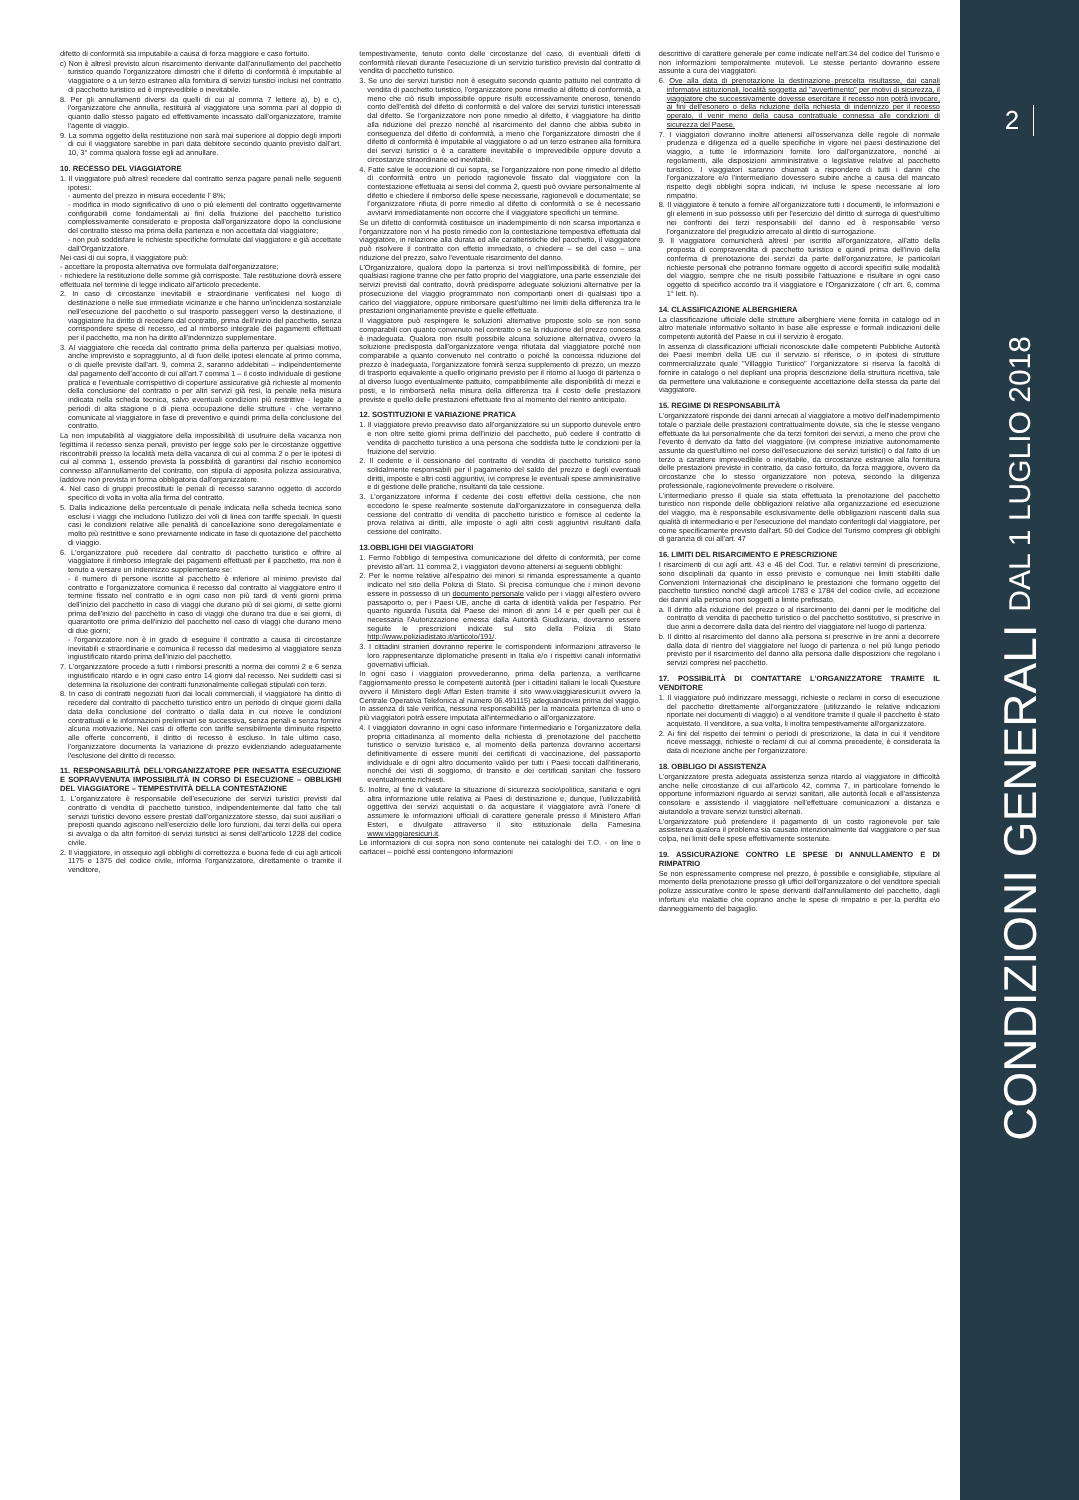difetto di conformità sia imputabile a causa di forza maggiore e caso fortuito.
c) Non è altresì previsto alcun risarcimento derivante dall'annullamento del pacchetto turistico quando l'organizzatore dimostri che il difetto di conformità è imputabile al viaggiatore o a un terzo estraneo alla fornitura di servizi turistici inclusi nel contratto di pacchetto turistico ed è imprevedibile o inevitabile.
8. Per gli annullamenti diversi da quelli di cui al comma 7 lettere a), b) e c), l'organizzatore che annulla, restituirà al viaggiatore una somma pari al doppio di quanto dallo stesso pagato ed effettivamente incassato dall'organizzatore, tramite l'agente di viaggio.
9. La somma oggetto della restituzione non sarà mai superiore al doppio degli importi di cui il viaggiatore sarebbe in pari data debitore secondo quanto previsto dall'art. 10, 3° comma qualora fosse egli ad annullare.
10. RECESSO DEL VIAGGIATORE
1. Il viaggiatore può altresì recedere dal contratto senza pagare penali nelle seguenti ipotesi:
- aumento del prezzo in misura eccedente l' 8%;
- modifica in modo significativo di uno o più elementi del contratto oggettivamente configurabili come fondamentali ai fini della fruizione del pacchetto turistico complessivamente considerato e proposta dall'organizzatore dopo la conclusione del contratto stesso ma prima della partenza e non accettata dal viaggiatore;
- non può soddisfare le richieste specifiche formulate dal viaggiatore e già accettate dall'Organizzatore.
Nei casi di cui sopra, il viaggiatore può:
- accettare la proposta alternativa ove formulata dall'organizzatore;
- richiedere la restituzione delle somme già corrisposte. Tale restituzione dovrà essere effettuata nel termine di legge indicato all'articolo precedente.
2. In caso di circostanze inevitabili e straordinarie verificatesi nel luogo di destinazione o nelle sue immediate vicinanze e che hanno un'incidenza sostanziale nell'esecuzione del pacchetto o sul trasporto passeggeri verso la destinazione, il viaggiatore ha diritto di recedere dal contratto, prima dell'inizio del pacchetto, senza corrispondere spese di recesso, ed al rimborso integrale dei pagamenti effettuati per il pacchetto, ma non ha diritto all'indennizzo supplementare.
3. Al viaggiatore che receda dal contratto prima della partenza per qualsiasi motivo, anche imprevisto e sopraggiunto, al di fuori delle ipotesi elencate al primo comma, o di quelle previste dall'art. 9, comma 2, saranno addebitati – indipendentemente dal pagamento dell'acconto di cui all'art.7 comma 1 – il costo individuale di gestione pratica e l'eventuale corrispettivo di coperture assicurative già richieste al momento della conclusione del contratto o per altri servizi già resi, la penale nella misura indicata nella scheda tecnica, salvo eventuali condizioni più restrittive - legate a periodi di alta stagione o di piena occupazione delle strutture - che verranno comunicate al viaggiatore in fase di preventivo e quindi prima della conclusione del contratto.
La non imputabilità al viaggiatore della impossibilità di usufruire della vacanza non legittima il recesso senza penali, previsto per legge solo per le circostanze oggettive riscontrabili presso la località meta della vacanza di cui al comma 2 o per le ipotesi di cui al comma 1, essendo prevista la possibilità di garantirsi dal rischio economico connesso all'annullamento del contratto, con stipula di apposita polizza assicurativa, laddove non prevista in forma obbligatoria dall'organizzatore.
4. Nel caso di gruppi precostituiti le penali di recesso saranno oggetto di accordo specifico di volta in volta alla firma del contratto.
5. Dalla indicazione della percentuale di penale indicata nella scheda tecnica sono esclusi i viaggi che includono l'utilizzo dei voli di linea con tariffe speciali. In questi casi le condizioni relative alle penalità di cancellazione sono deregolamentate e molto più restrittive e sono previamente indicate in fase di quotazione del pacchetto di viaggio.
6. L'organizzatore può recedere dal contratto di pacchetto turistico e offrire al viaggiatore il rimborso integrale dei pagamenti effettuati per il pacchetto, ma non è tenuto a versare un indennizzo supplementare se:
- il numero di persone iscritte al pacchetto è inferiore al minimo previsto dal contratto e l'organizzatore comunica il recesso dal contratto al viaggiatore entro il termine fissato nel contratto e in ogni caso non più tardi di venti giorni prima dell'inizio del pacchetto in caso di viaggi che durano più di sei giorni, di sette giorni prima dell'inizio del pacchetto in caso di viaggi che durano tra due e sei giorni, di quarantotto ore prima dell'inizio del pacchetto nel caso di viaggi che durano meno di due giorni;
- l'organizzatore non è in grado di eseguire il contratto a causa di circostanze inevitabili e straordinarie e comunica il recesso dal medesimo al viaggiatore senza ingiustificato ritardo prima dell'inizio del pacchetto.
7. L'organizzatore procede a tutti i rimborsi prescritti a norma dei commi 2 e 6 senza ingiustificato ritardo e in ogni caso entro 14 giorni dal recesso. Nei suddetti casi si determina la risoluzione dei contratti funzionalmente collegati stipulati con terzi.
8. In caso di contratti negoziati fuori dai locali commerciali, il viaggiatore ha diritto di recedere dal contratto di pacchetto turistico entro un periodo di cinque giorni dalla data della conclusione del contratto o dalla data in cui riceve le condizioni contrattuali e le informazioni preliminari se successiva, senza penali e senza fornire alcuna motivazione. Nei casi di offerte con tariffe sensibilmente diminuite rispetto alle offerte concorrenti, il diritto di recesso è escluso. In tale ultimo caso, l'organizzatore documenta la variazione di prezzo evidenziando adeguatamente l'esclusione del diritto di recesso.
11. RESPONSABILITÀ DELL'ORGANIZZATORE PER INESATTA ESECUZIONE E SOPRAVVENUTA IMPOSSIBILITÀ IN CORSO DI ESECUZIONE – OBBLIGHI DEL VIAGGIATORE – TEMPESTIVITÀ DELLA CONTESTAZIONE
1. L'organizzatore è responsabile dell'esecuzione dei servizi turistici previsti dal contratto di vendita di pacchetto turistico, indipendentemente dal fatto che tali servizi turistici devono essere prestati dall'organizzatore stesso, dai suoi ausiliari o preposti quando agiscono nell'esercizio delle loro funzioni, dai terzi della cui opera si avvalga o da altri fornitori di servizi turistici ai sensi dell'articolo 1228 del codice civile.
2. Il viaggiatore, in ossequio agli obblighi di correttezza e buona fede di cui agli articoli 1175 e 1375 del codice civile, informa l'organizzatore, direttamente o tramite il venditore,
tempestivamente, tenuto conto delle circostanze del caso, di eventuali difetti di conformità rilevati durante l'esecuzione di un servizio turistico previsto dal contratto di vendita di pacchetto turistico.
3. Se uno dei servizi turistici non è eseguito secondo quanto pattuito nel contratto di vendita di pacchetto turistico, l'organizzatore pone rimedio al difetto di conformità, a meno che ciò risulti impossibile oppure risulti eccessivamente oneroso, tenendo conto dell'entità del difetto di conformità e del valore dei servizi turistici interessati dal difetto. Se l'organizzatore non pone rimedio al difetto, il viaggiatore ha diritto alla riduzione del prezzo nonché al risarcimento del danno che abbia subito in conseguenza del difetto di conformità, a meno che l'organizzatore dimostri che il difetto di conformità è imputabile al viaggiatore o ad un terzo estraneo alla fornitura dei servizi turistici o è a carattere inevitabile o imprevedibile oppure dovuto a circostanze straordinarie ed inevitabili.
4. Fatte salve le eccezioni di cui sopra, se l'organizzatore non pone rimedio al difetto di conformità entro un periodo ragionevole fissato dal viaggiatore con la contestazione effettuata ai sensi del comma 2, questi può ovviare personalmente al difetto e chiedere il rimborso delle spese necessarie, ragionevoli e documentate; se l'organizzatore rifiuta di porre rimedio al difetto di conformità o se è necessario avviarvi immediatamente non occorre che il viaggiatore specifichi un termine.
Se un difetto di conformità costituisce un inadempimento di non scarsa importanza e l'organizzatore non vi ha posto rimedio con la contestazione tempestiva effettuata dal viaggiatore, in relazione alla durata ed alle caratteristiche del pacchetto, il viaggiatore può risolvere il contratto con effetto immediato, o chiedere – se del caso – una riduzione del prezzo, salvo l'eventuale risarcimento del danno.
L'Organizzatore, qualora dopo la partenza si trovi nell'impossibilità di fornire, per qualsiasi ragione tranne che per fatto proprio del viaggiatore, una parte essenziale dei servizi previsti dal contratto, dovrà predisporre adeguate soluzioni alternative per la prosecuzione del viaggio programmato non comportanti oneri di qualsiasi tipo a carico del viaggiatore, oppure rimborsare quest'ultimo nei limiti della differenza tra le prestazioni originariamente previste e quelle effettuate.
Il viaggiatore può respingere le soluzioni alternative proposte solo se non sono comparabili con quanto convenuto nel contratto o se la riduzione del prezzo concessa è inadeguata. Qualora non risulti possibile alcuna soluzione alternativa, ovvero la soluzione predisposta dall'organizzatore venga rifiutata dal viaggiatore poiché non comparabile a quanto convenuto nel contratto o poiché la concessa riduzione del prezzo è inadeguata, l'organizzatore fornirà senza supplemento di prezzo, un mezzo di trasporto equivalente a quello originario previsto per il ritorno al luogo di partenza o al diverso luogo eventualmente pattuito, compatibilmente alle disponibilità di mezzi e posti, e lo rimborserà nella misura della differenza tra il costo delle prestazioni previste e quello delle prestazioni effettuate fino al momento del rientro anticipato.
12. SOSTITUZIONI E VARIAZIONE PRATICA
1. Il viaggiatore previo preavviso dato all'organizzatore su un supporto durevole entro e non oltre sette giorni prima dell'inizio del pacchetto, può cedere il contratto di vendita di pacchetto turistico a una persona che soddisfa tutte le condizioni per la fruizione del servizio.
2. Il cedente e il cessionario del contratto di vendita di pacchetto turistico sono solidalmente responsabili per il pagamento del saldo del prezzo e degli eventuali diritti, imposte e altri costi aggiuntivi, ivi comprese le eventuali spese amministrative e di gestione delle pratiche, risultanti da tale cessione.
3. L'organizzatore informa il cedente dei costi effettivi della cessione, che non eccedono le spese realmente sostenute dall'organizzatore in conseguenza della cessione del contratto di vendita di pacchetto turistico e fornisce al cedente la prova relativa ai diritti, alle imposte o agli altri costi aggiuntivi risultanti dalla cessione del contratto.
13.OBBLIGHI DEI VIAGGIATORI
1. Fermo l'obbligo di tempestiva comunicazione del difetto di conformità, per come previsto all'art. 11 comma 2, i viaggiatori devono attenersi ai seguenti obblighi:
2. Per le norme relative all'espatrio dei minori si rimanda espressamente a quanto indicato nel sito della Polizia di Stato. Si precisa comunque che i minori devono essere in possesso di un documento personale valido per i viaggi all'estero ovvero passaporto o, per i Paesi UE, anche di carta di identità valida per l'espatrio. Per quanto riguarda l'uscita dal Paese dei minori di anni 14 e per quelli per cui è necessaria l'Autorizzazione emessa dalla Autorità Giudiziaria, dovranno essere seguite le prescrizioni indicate sul sito della Polizia di Stato http://www.poliziadistato.it/articolo/191/.
3. I cittadini stranieri dovranno reperire le corrispondenti informazioni attraverso le loro rappresentanze diplomatiche presenti in Italia e/o i rispettivi canali informativi governativi ufficiali.
In ogni caso i viaggiatori provvederanno, prima della partenza, a verificarne l'aggiornamento presso le competenti autorità (per i cittadini italiani le locali Questure ovvero il Ministero degli Affari Esteri tramite il sito www.viaggiaresicuri.it ovvero la Centrale Operativa Telefonica al numero 06.491115) adeguandovisi prima del viaggio. In assenza di tale verifica, nessuna responsabilità per la mancata partenza di uno o più viaggiatori potrà essere imputata all'intermediario o all'organizzatore.
4. I viaggiatori dovranno in ogni caso informare l'intermediario e l'organizzatore della propria cittadinanza al momento della richiesta di prenotazione del pacchetto turistico o servizio turistico e, al momento della partenza dovranno accertarsi definitivamente di essere muniti dei certificati di vaccinazione, del passaporto individuale e di ogni altro documento valido per tutti i Paesi toccati dall'itinerario, nonché dei visti di soggiorno, di transito e dei certificati sanitari che fossero eventualmente richiesti.
5. Inoltre, al fine di valutare la situazione di sicurezza socio\politica, sanitaria e ogni altra informazione utile relativa ai Paesi di destinazione e, dunque, l'utilizzabilità oggettiva dei servizi acquistati o da acquistare il viaggiatore avrà l'onere di assumere le informazioni ufficiali di carattere generale presso il Ministero Affari Esteri, e divulgate attraverso il sito istituzionale della Farnesina www.viaggiaresicuri.it.
Le informazioni di cui sopra non sono contenute nei cataloghi dei T.O. - on line o cartacei – poiché essi contengono informazioni
descrittive di carattere generale per come indicate nell'art.34 del codice del Turismo e non informazioni temporalmente mutevoli. Le stesse pertanto dovranno essere assunte a cura dei viaggiatori.
6. Ove alla data di prenotazione la destinazione prescelta risultasse, dai canali informativi istituzionali, località soggetta ad "avvertimento" per motivi di sicurezza, il viaggiatore che successivamente dovesse esercitare il recesso non potrà invocare, ai fini dell'esonero o della riduzione della richiesta di indennizzo per il recesso operato, il venir meno della causa contrattuale connessa alle condizioni di sicurezza del Paese.
7. I viaggiatori dovranno inoltre attenersi all'osservanza delle regole di normale prudenza e diligenza ed a quelle specifiche in vigore nei paesi destinazione del viaggio, a tutte le informazioni fornite loro dall'organizzatore, nonché ai regolamenti, alle disposizioni amministrative o legislative relative al pacchetto turistico. I viaggiatori saranno chiamati a rispondere di tutti i danni che l'organizzatore e/o l'intermediario dovessero subire anche a causa del mancato rispetto degli obblighi sopra indicati, ivi incluse le spese necessarie al loro rimpatrio.
8. Il viaggiatore è tenuto a fornire all'organizzatore tutti i documenti, le informazioni e gli elementi in suo possesso utili per l'esercizio del diritto di surroga di quest'ultimo nei confronti dei terzi responsabili del danno ed è responsabile verso l'organizzatore del pregiudizio arrecato al diritto di surrogazione.
9. Il viaggiatore comunicherà altresì per iscritto all'organizzatore, all'atto della proposta di compravendita di pacchetto turistico e quindi prima dell'invio della conferma di prenotazione dei servizi da parte dell'organizzatore, le particolari richieste personali che potranno formare oggetto di accordi specifici sulle modalità del viaggio, sempre che ne risulti possibile l'attuazione e risultare in ogni caso oggetto di specifico accordo tra il viaggiatore e l'Organizzatore ( cfr art. 6, comma 1° lett. h).
14. CLASSIFICAZIONE ALBERGHIERA
La classificazione ufficiale delle strutture alberghiere viene fornita in catalogo od in altro materiale informativo soltanto in base alle espresse e formali indicazioni delle competenti autorità del Paese in cui il servizio è erogato.
In assenza di classificazioni ufficiali riconosciute dalle competenti Pubbliche Autorità dei Paesi membri della UE cui il servizio si riferisce, o in ipotesi di strutture commercializzate quale "Villaggio Turistico" l'organizzatore si riserva la facoltà di fornire in catalogo o nel depliant una propria descrizione della struttura ricettiva, tale da permettere una valutazione e conseguente accettazione della stessa da parte del viaggiatore.
15. REGIME DI RESPONSABILITÀ
L'organizzatore risponde dei danni arrecati al viaggiatore a motivo dell'inadempimento totale o parziale delle prestazioni contrattualmente dovute, sia che le stesse vengano effettuate da lui personalmente che da terzi fornitori dei servizi, a meno che provi che l'evento è derivato da fatto del viaggiatore (ivi comprese iniziative autonomamente assunte da quest'ultimo nel corso dell'esecuzione dei servizi turistici) o dal fatto di un terzo a carattere imprevedibile o inevitabile, da circostanze estranee alla fornitura delle prestazioni previste in contratto, da caso fortuito, da forza maggiore, ovvero da circostanze che lo stesso organizzatore non poteva, secondo la diligenza professionale, ragionevolmente prevedere o risolvere.
L'intermediario presso il quale sia stata effettuata la prenotazione del pacchetto turistico non risponde delle obbligazioni relative alla organizzazione ed esecuzione del viaggio, ma è responsabile esclusivamente delle obbligazioni nascenti dalla sua qualità di intermediario e per l'esecuzione del mandato conferitogli dal viaggiatore, per come specificamente previsto dall'art. 50 del Codice del Turismo compresi gli obblighi di garanzia di cui all'art. 47
16. LIMITI DEL RISARCIMENTO E PRESCRIZIONE
I risarcimenti di cui agli artt. 43 e 46 del Cod. Tur. e relativi termini di prescrizione, sono disciplinati da quanto in esso previsto e comunque nei limiti stabiliti dalle Convenzioni Internazionali che disciplinano le prestazioni che formano oggetto del pacchetto turistico nonché dagli articoli 1783 e 1784 del codice civile, ad eccezione dei danni alla persona non soggetti a limite prefissato.
a. Il diritto alla riduzione del prezzo o al risarcimento dei danni per le modifiche del contratto di vendita di pacchetto turistico o del pacchetto sostitutivo, si prescrive in due anni a decorrere dalla data del rientro del viaggiatore nel luogo di partenza.
b. Il diritto al risarcimento del danno alla persona si prescrive in tre anni a decorrere dalla data di rientro del viaggiatore nel luogo di partenza o nel più lungo periodo previsto per il risarcimento del danno alla persona dalle disposizioni che regolano i servizi compresi nel pacchetto.
17. POSSIBILITÀ DI CONTATTARE L'ORGANIZZATORE TRAMITE IL VENDITORE
1. Il viaggiatore può indirizzare messaggi, richieste o reclami in corso di esecuzione del pacchetto direttamente all'organizzatore (utilizzando le relative indicazioni riportate nei documenti di viaggio) o al venditore tramite il quale il pacchetto è stato acquistato. Il venditore, a sua volta, li inoltra tempestivamente all'organizzatore.
2. Ai fini del rispetto dei termini o periodi di prescrizione, la data in cui il venditore riceve messaggi, richieste o reclami di cui al comma precedente, è considerata la data di ricezione anche per l'organizzatore.
18. OBBLIGO DI ASSISTENZA
L'organizzatore presta adeguata assistenza senza ritardo al viaggiatore in difficoltà anche nelle circostanze di cui all'articolo 42, comma 7, in particolare fornendo le opportune informazioni riguardo ai servizi sanitari, alle autorità locali e all'assistenza consolare e assistendo il viaggiatore nell'effettuare comunicazioni a distanza e aiutandolo a trovare servizi turistici alternati.
L'organizzatore può pretendere il pagamento di un costo ragionevole per tale assistenza qualora il problema sia causato intenzionalmente dal viaggiatore o per sua colpa, nei limiti delle spese effettivamente sostenute.
19. ASSICURAZIONE CONTRO LE SPESE DI ANNULLAMENTO E DI RIMPATRIO
Se non espressamente comprese nel prezzo, è possibile e consigliabile, stipulare al momento della prenotazione presso gli uffici dell'organizzatore o del venditore speciali polizze assicurative contro le spese derivanti dall'annullamento del pacchetto, dagli infortuni e\o malattie che coprano anche le spese di rimpatrio e per la perdita e\o danneggiamento del bagaglio.
2
CONDIZIONI GENERALI DAL 1 LUGLIO 2018